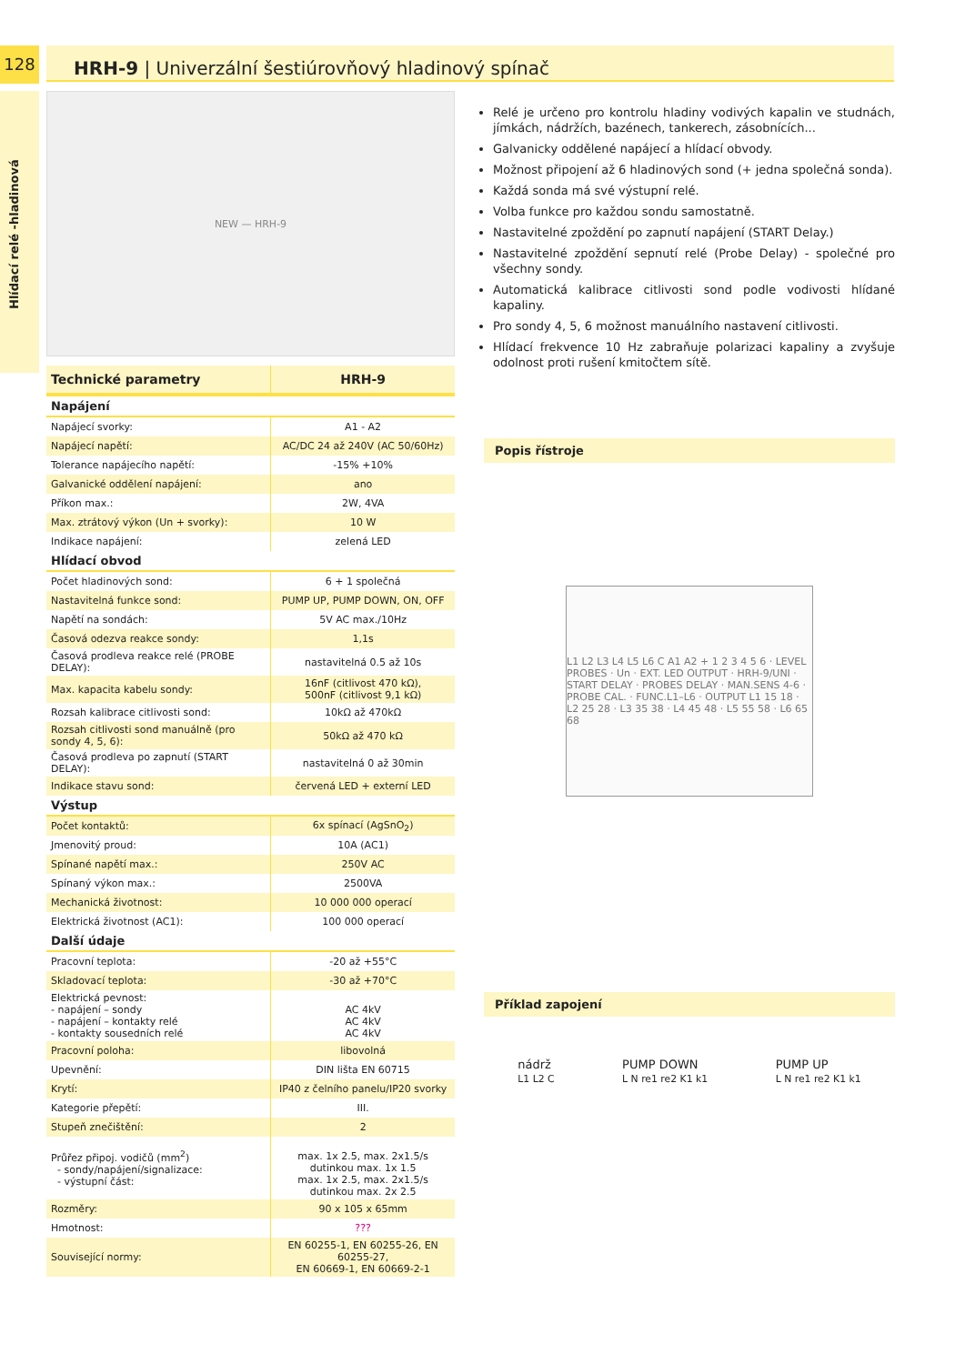128
Hlídací relé -hladinová
HRH-9 | Univerzální šestiúrovňový hladinový spínač
NEW — HRH-9
| Technické parametry | HRH-9 |
| Napájení | |
| Napájecí svorky: | A1 - A2 |
| Napájecí napětí: | AC/DC 24 až 240V (AC 50/60Hz) |
| Tolerance napájecího napětí: | -15% +10% |
| Galvanické oddělení napájení: | ano |
| Příkon max.: | 2W, 4VA |
| Max. ztrátový výkon (Un + svorky): | 10 W |
| Indikace napájení: | zelená LED |
| Hlídací obvod | |
| Počet hladinových sond: | 6 + 1 společná |
| Nastavitelná funkce sond: | PUMP UP, PUMP DOWN, ON, OFF |
| Napětí na sondách: | 5V AC max./10Hz |
| Časová odezva reakce sondy: | 1,1s |
| Časová prodleva reakce relé (PROBE DELAY): | nastavitelná 0.5 až 10s |
| Max. kapacita kabelu sondy: | 16nF (citlivost 470 kΩ), 500nF (citlivost 9,1 kΩ) |
| Rozsah kalibrace citlivosti sond: | 10kΩ až 470kΩ |
| Rozsah citlivosti sond manuálně (pro sondy 4, 5, 6): | 50kΩ až 470 kΩ |
| Časová prodleva po zapnutí (START DELAY): | nastavitelná 0 až 30min |
| Indikace stavu sond: | červená LED + externí LED |
| Výstup | |
| Počet kontaktů: | 6x spínací (AgSnO<sub>2</sub>) |
| Jmenovitý proud: | 10A (AC1) |
| Spínané napětí max.: | 250V AC |
| Spínaný výkon max.: | 2500VA |
| Mechanická životnost: | 10 000 000 operací |
| Elektrická životnost (AC1): | 100 000 operací |
| Další údaje | |
| Pracovní teplota: | -20 až +55°C |
| Skladovací teplota: | -30 až +70°C |
| Elektrická pevnost: - napájení – sondy - napájení – kontakty relé - kontakty sousedních relé | AC 4kV AC 4kV AC 4kV |
| Pracovní poloha: | libovolná |
| Upevnění: | DIN lišta EN 60715 |
| Krytí: | IP40 z čelního panelu/IP20 svorky |
| Kategorie přepětí: | III. |
| Stupeň znečištění: | 2 |
| Průřez připoj. vodičů (mm<sup>2</sup>) - sondy/napájení/signalizace: - výstupní část: | max. 1x 2.5, max. 2x1.5/s dutinkou max. 1x 1.5 max. 1x 2.5, max. 2x1.5/s dutinkou max. 2x 2.5 |
| Rozměry: | 90 x 105 x 65mm |
| Hmotnost: | ??? |
| Související normy: | EN 60255-1, EN 60255-26, EN 60255-27, EN 60669-1, EN 60669-2-1 |
Relé je určeno pro kontrolu hladiny vodivých kapalin ve studnách, jímkách, nádržích, bazénech, tankerech, zásobnících...
Galvanicky oddělené napájecí a hlídací obvody.
Možnost připojení až 6 hladinových sond (+ jedna společná sonda).
Každá sonda má své výstupní relé.
Volba funkce pro každou sondu samostatně.
Nastavitelné zpoždění po zapnutí napájení (START Delay.)
Nastavitelné zpoždění sepnutí relé (Probe Delay) - společné pro všechny sondy.
Automatická kalibrace citlivosti sond podle vodivosti hlídané kapaliny.
Pro sondy 4, 5, 6 možnost manuálního nastavení citlivosti.
Hlídací frekvence 10 Hz zabraňuje polarizaci kapaliny a zvyšuje odolnost proti rušení kmitočtem sítě.
Popis řístroje
L1 L2 L3 L4 L5 L6 C A1 A2 + 1 2 3 4 5 6 · LEVEL PROBES · Un · EXT. LED OUTPUT · HRH-9/UNI · START DELAY · PROBES DELAY · MAN.SENS 4-6 · PROBE CAL. · FUNC.L1–L6 · OUTPUT L1 15 18 · L2 25 28 · L3 35 38 · L4 45 48 · L5 55 58 · L6 65 68
Příklad zapojení
nádrž
L1 L2 C PUMP DOWN
L N re1 re2 K1 k1 PUMP UP
L N re1 re2 K1 k1